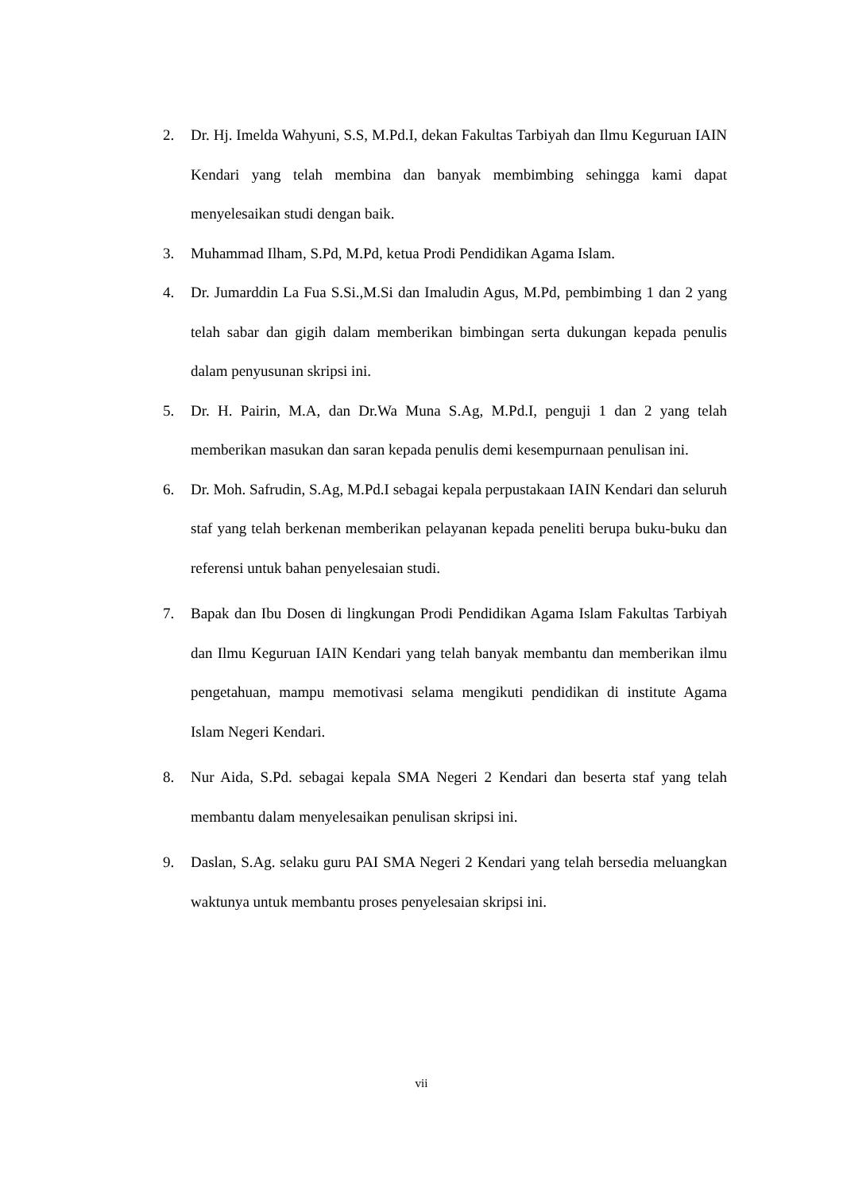2. Dr. Hj. Imelda Wahyuni, S.S, M.Pd.I, dekan Fakultas Tarbiyah dan Ilmu Keguruan IAIN Kendari yang telah membina dan banyak membimbing sehingga kami dapat menyelesaikan studi dengan baik.
3. Muhammad Ilham, S.Pd, M.Pd, ketua Prodi Pendidikan Agama Islam.
4. Dr. Jumarddin La Fua S.Si.,M.Si dan Imaludin Agus, M.Pd, pembimbing 1 dan 2 yang telah sabar dan gigih dalam memberikan bimbingan serta dukungan kepada penulis dalam penyusunan skripsi ini.
5. Dr. H. Pairin, M.A, dan Dr.Wa Muna S.Ag, M.Pd.I, penguji 1 dan 2 yang telah memberikan masukan dan saran kepada penulis demi kesempurnaan penulisan ini.
6. Dr. Moh. Safrudin, S.Ag, M.Pd.I sebagai kepala perpustakaan IAIN Kendari dan seluruh staf yang telah berkenan memberikan pelayanan kepada peneliti berupa buku-buku dan referensi untuk bahan penyelesaian studi.
7. Bapak dan Ibu Dosen di lingkungan Prodi Pendidikan Agama Islam Fakultas Tarbiyah dan Ilmu Keguruan IAIN Kendari yang telah banyak membantu dan memberikan ilmu pengetahuan, mampu memotivasi selama mengikuti pendidikan di institute Agama Islam Negeri Kendari.
8. Nur Aida, S.Pd. sebagai kepala SMA Negeri 2 Kendari dan beserta staf yang telah membantu dalam menyelesaikan penulisan skripsi ini.
9. Daslan, S.Ag. selaku guru PAI SMA Negeri 2 Kendari yang telah bersedia meluangkan waktunya untuk membantu proses penyelesaian skripsi ini.
vii